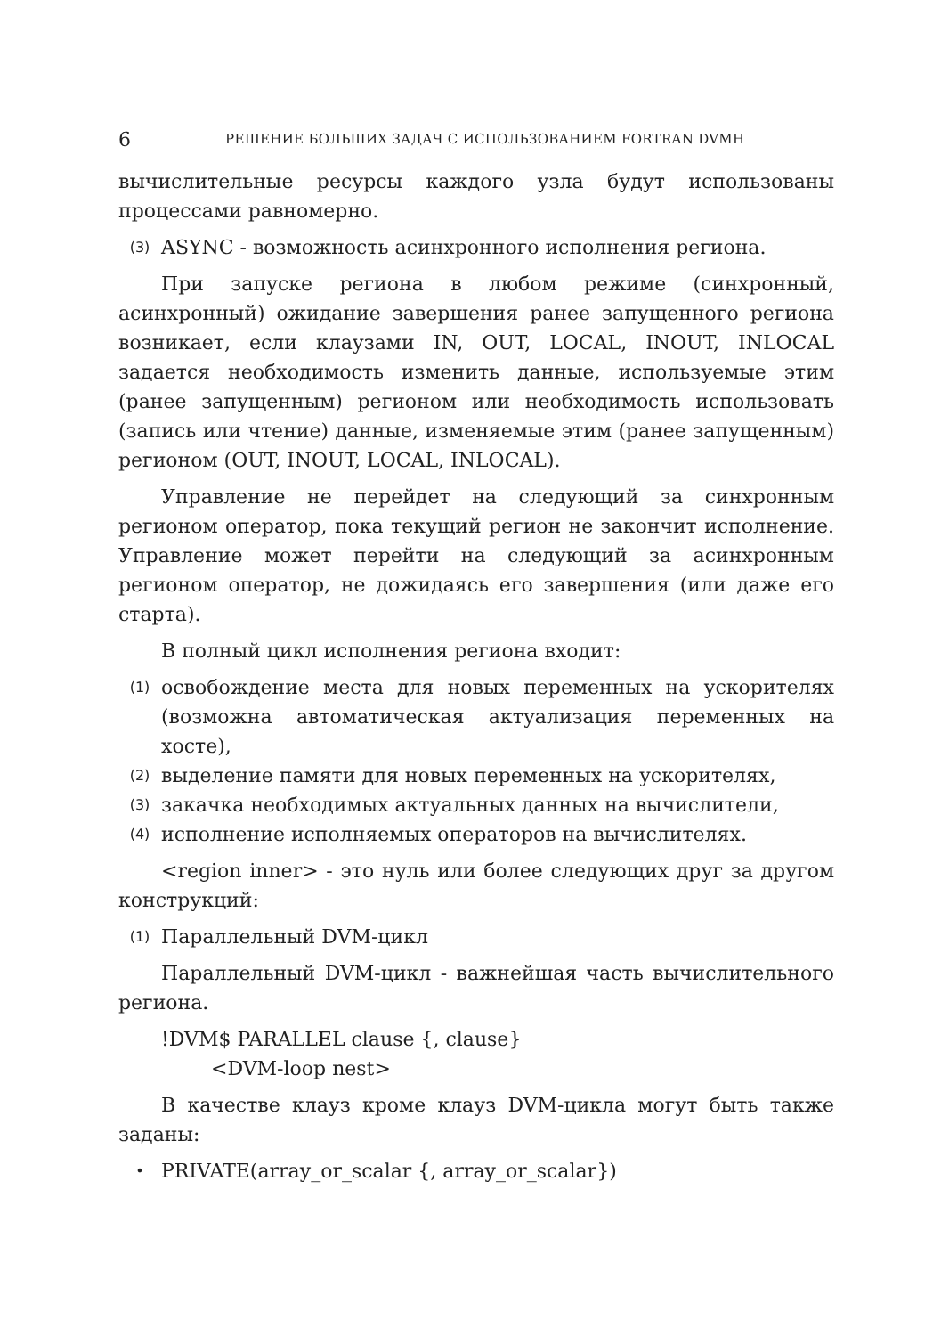6 РЕШЕНИЕ БОЛЬШИХ ЗАДАЧ С ИСПОЛЬЗОВАНИЕМ FORTRAN DVMH
вычислительные ресурсы каждого узла будут использованы процессами равномерно.
(3) ASYNC - возможность асинхронного исполнения региона.
При запуске региона в любом режиме (синхронный, асинхронный) ожидание завершения ранее запущенного региона возникает, если клаузами IN, OUT, LOCAL, INOUT, INLOCAL задается необходимость изменить данные, используемые этим (ранее запущенным) регионом или необходимость использовать (запись или чтение) данные, изменяемые этим (ранее запущенным) регионом (OUT, INOUT, LOCAL, INLOCAL).
Управление не перейдет на следующий за синхронным регионом оператор, пока текущий регион не закончит исполнение. Управление может перейти на следующий за асинхронным регионом оператор, не дожидаясь его завершения (или даже его старта).
В полный цикл исполнения региона входит:
(1) освобождение места для новых переменных на ускорителях (возможна автоматическая актуализация переменных на хосте),
(2) выделение памяти для новых переменных на ускорителях,
(3) закачка необходимых актуальных данных на вычислители,
(4) исполнение исполняемых операторов на вычислителях.
<region inner> - это нуль или более следующих друг за другом конструкций:
(1) Параллельный DVM-цикл
Параллельный DVM-цикл - важнейшая часть вычислительного региона.
!DVM$ PARALLEL clause {, clause}
<DVM-loop nest>
В качестве клауз кроме клауз DVM-цикла могут быть также заданы:
• PRIVATE(array_or_scalar {, array_or_scalar})